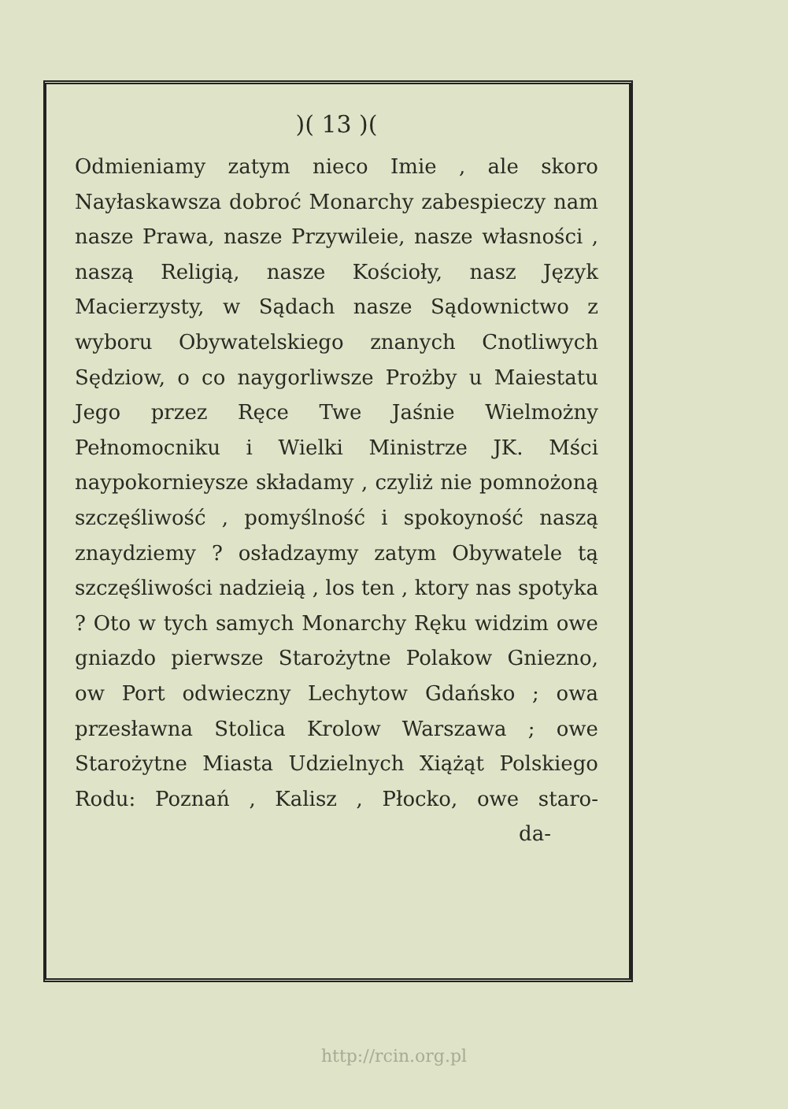)( 13 )(
Odmieniamy zatym nieco Imie , ale skoro Nayłaskawsza dobroć Monarchy zabespieczy nam nasze Prawa, nasze Przywileie, nasze własności , naszą Religią, nasze Kościoły, nasz Język Macierzysty, w Sądach nasze Sądownictwo z wyboru Obywatelskiego znanych Cnotliwych Sędziow, o co naygorliwsze Prożby u Maiestatu Jego przez Ręce Twe Jaśnie Wielmożny Pełnomocniku i Wielki Ministrze JK. Mści naypokornieysze składamy , czyliż nie pomnożoną szczęśliwość , pomyślność i spokoyność naszą znaydziemy ? osładzaymy zatym Obywatele tą szczęśliwości nadzieią , los ten , ktory nas spotyka ? Oto w tych samych Monarchy Ręku widzim owe gniazdo pierwsze Starożytne Polakow Gniezno, ow Port odwieczny Lechytow Gdańsko ; owa przesławna Stolica Krolow Warszawa ; owe Starożytne Miasta Udzielnych Xiążąt Polskiego Rodu: Poznań , Kalisz , Płocko, owe staro-
da-
http://rcin.org.pl